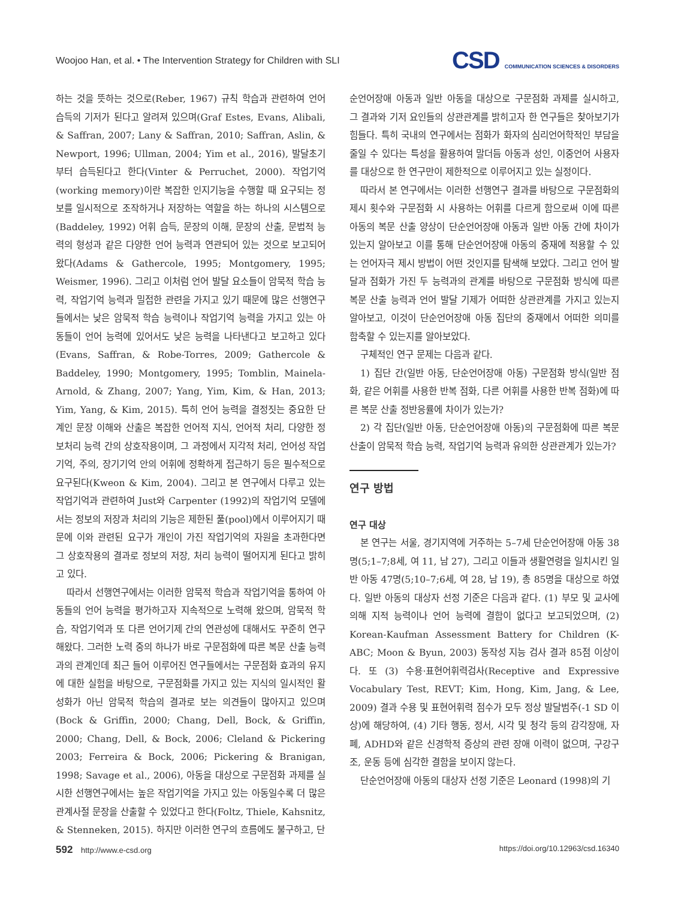Woojoo Han, et al. • The Intervention Strategy for Children with SLI CSD COMMUNICATION SCIENCES & DISORDERS
하는 것을 뜻하는 것으로(Reber, 1967) 규칙 학습과 관련하여 언어 습득의 기저가 된다고 알려져 있으며(Graf Estes, Evans, Alibali, & Saffran, 2007; Lany & Saffran, 2010; Saffran, Aslin, & Newport, 1996; Ullman, 2004; Yim et al., 2016), 발달초기부터 습득된다고 한다(Vinter & Perruchet, 2000). 작업기억(working memory)이란 복잡한 인지기능을 수행할 때 요구되는 정보를 일시적으로 조작하거나 저장하는 역할을 하는 하나의 시스템으로(Baddeley, 1992) 어휘 습득, 문장의 이해, 문장의 산출, 문법적 능력의 형성과 같은 다양한 언어 능력과 연관되어 있는 것으로 보고되어 왔다(Adams & Gathercole, 1995; Montgomery, 1995; Weismer, 1996). 그리고 이처럼 언어 발달 요소들이 암묵적 학습 능력, 작업기억 능력과 밀접한 관련을 가지고 있기 때문에 많은 선행연구들에서는 낮은 암묵적 학습 능력이나 작업기억 능력을 가지고 있는 아동들이 언어 능력에 있어서도 낮은 능력을 나타낸다고 보고하고 있다(Evans, Saffran, & Robe-Torres, 2009; Gathercole & Baddeley, 1990; Montgomery, 1995; Tomblin, Mainela-Arnold, & Zhang, 2007; Yang, Yim, Kim, & Han, 2013; Yim, Yang, & Kim, 2015). 특히 언어 능력을 결정짓는 중요한 단계인 문장 이해와 산출은 복잡한 언어적 지식, 언어적 처리, 다양한 정보처리 능력 간의 상호작용이며, 그 과정에서 지각적 처리, 언어성 작업기억, 주의, 장기기억 안의 어휘에 정확하게 접근하기 등은 필수적으로 요구된다(Kweon & Kim, 2004). 그리고 본 연구에서 다루고 있는 작업기억과 관련하여 Just와 Carpenter (1992)의 작업기억 모델에서는 정보의 저장과 처리의 기능은 제한된 풀(pool)에서 이루어지기 때문에 이와 관련된 요구가 개인이 가진 작업기억의 자원을 초과한다면 그 상호작용의 결과로 정보의 저장, 처리 능력이 떨어지게 된다고 밝히고 있다.
따라서 선행연구에서는 이러한 암묵적 학습과 작업기억을 통하여 아동들의 언어 능력을 평가하고자 지속적으로 노력해 왔으며, 암묵적 학습, 작업기억과 또 다른 언어기제 간의 연관성에 대해서도 꾸준히 연구해왔다. 그러한 노력 중의 하나가 바로 구문점화에 따른 복문 산출 능력과의 관계인데 최근 들어 이루어진 연구들에서는 구문점화 효과의 유지에 대한 실험을 바탕으로, 구문점화를 가지고 있는 지식의 일시적인 활성화가 아닌 암묵적 학습의 결과로 보는 의견들이 많아지고 있으며(Bock & Griffin, 2000; Chang, Dell, Bock, & Griffin, 2000; Chang, Dell, & Bock, 2006; Cleland & Pickering 2003; Ferreira & Bock, 2006; Pickering & Branigan, 1998; Savage et al., 2006), 아동을 대상으로 구문점화 과제를 실시한 선행연구에서는 높은 작업기억을 가지고 있는 아동일수록 더 많은 관계사절 문장을 산출할 수 있었다고 한다(Foltz, Thiele, Kahsnitz, & Stenneken, 2015). 하지만 이러한 연구의 흐름에도 불구하고, 단
순언어장애 아동과 일반 아동을 대상으로 구문점화 과제를 실시하고, 그 결과와 기저 요인들의 상관관계를 밝히고자 한 연구들은 찾아보기가 힘들다. 특히 국내의 연구에서는 점화가 화자의 심리언어학적인 부담을 줄일 수 있다는 특성을 활용하여 말더듬 아동과 성인, 이중언어 사용자를 대상으로 한 연구만이 제한적으로 이루어지고 있는 실정이다.
따라서 본 연구에서는 이러한 선행연구 결과를 바탕으로 구문점화의 제시 횟수와 구문점화 시 사용하는 어휘를 다르게 함으로써 이에 따른 아동의 복문 산출 양상이 단순언어장애 아동과 일반 아동 간에 차이가 있는지 알아보고 이를 통해 단순언어장애 아동의 중재에 적용할 수 있는 언어자극 제시 방법이 어떤 것인지를 탐색해 보았다. 그리고 언어 발달과 점화가 가진 두 능력과의 관계를 바탕으로 구문점화 방식에 따른 복문 산출 능력과 언어 발달 기제가 어떠한 상관관계를 가지고 있는지 알아보고, 이것이 단순언어장애 아동 집단의 중재에서 어떠한 의미를 함축할 수 있는지를 알아보았다.
구체적인 연구 문제는 다음과 같다.
1) 집단 간(일반 아동, 단순언어장애 아동) 구문점화 방식(일반 점화, 같은 어휘를 사용한 반복 점화, 다른 어휘를 사용한 반복 점화)에 따른 복문 산출 정반응률에 차이가 있는가?
2) 각 집단(일반 아동, 단순언어장애 아동)의 구문점화에 따른 복문 산출이 암묵적 학습 능력, 작업기억 능력과 유의한 상관관계가 있는가?
연구 방법
연구 대상
본 연구는 서울, 경기지역에 거주하는 5–7세 단순언어장애 아동 38명(5;1–7;8세, 여 11, 남 27), 그리고 이들과 생활연령을 일치시킨 일반 아동 47명(5;10–7;6세, 여 28, 남 19), 총 85명을 대상으로 하였다. 일반 아동의 대상자 선정 기준은 다음과 같다. (1) 부모 및 교사에 의해 지적 능력이나 언어 능력에 결함이 없다고 보고되었으며, (2) Korean-Kaufman Assessment Battery for Children (K-ABC; Moon & Byun, 2003) 동작성 지능 검사 결과 85점 이상이다. 또 (3) 수용·표현어휘력검사(Receptive and Expressive Vocabulary Test, REVT; Kim, Hong, Kim, Jang, & Lee, 2009) 결과 수용 및 표현어휘력 점수가 모두 정상 발달범주(-1 SD 이상)에 해당하여, (4) 기타 행동, 정서, 시각 및 청각 등의 감각장애, 자폐, ADHD와 같은 신경학적 증상의 관련 장애 이력이 없으며, 구강구조, 운동 등에 심각한 결함을 보이지 않는다.
단순언어장애 아동의 대상자 선정 기준은 Leonard (1998)의 기
592 http://www.e-csd.org https://doi.org/10.12963/csd.16340